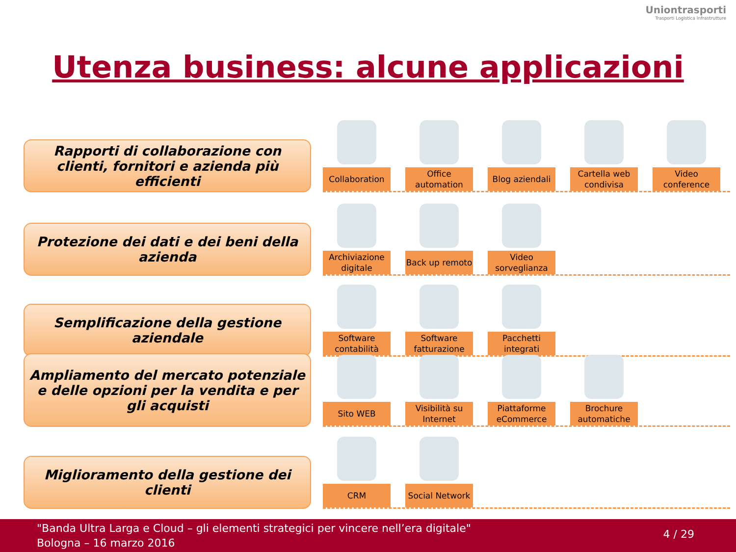Uniontrasporti
Trasporti Logistica Infrastrutture
Utenza business: alcune applicazioni
Rapporti di collaborazione con clienti, fornitori e azienda più efficienti
Collaboration Office automation
Blog aziendali Cartella web condivisa
Video conference
Protezione dei dati e dei beni della azienda
Archiviazione digitale
Back up remoto Video sorveglianza
Semplificazione della gestione aziendale
Software contabilità
Software fatturazione
Pacchetti integrati
Ampliamento del mercato potenziale e delle opzioni per la vendita e per gli acquisti
Sito WEB Visibilità su Internet
Piattaforme eCommerce
Brochure automatiche
Miglioramento della gestione dei clienti
CRM Social Network
"Banda Ultra Larga e Cloud – gli elementi strategici per vincere nell’era digitale"
Bologna – 16 marzo 2016
4 / 29